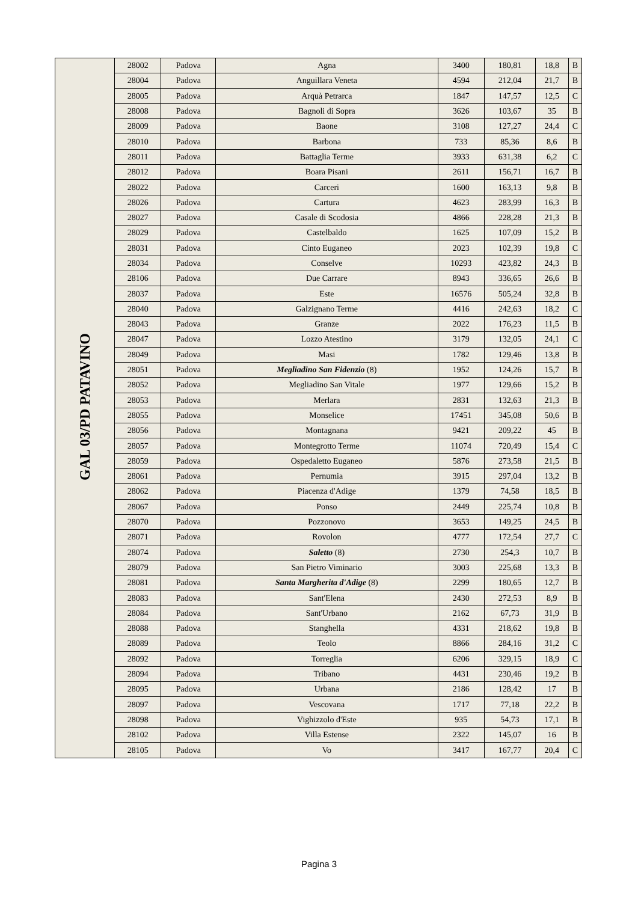| GAL 03/PD PATAVINO | 28002 | Padova | Agna | 3400 | 180,81 | 18,8 | B |
| | 28004 | Padova | Anguillara Veneta | 4594 | 212,04 | 21,7 | B |
| | 28005 | Padova | Arquà Petrarca | 1847 | 147,57 | 12,5 | C |
| | 28008 | Padova | Bagnoli di Sopra | 3626 | 103,67 | 35 | B |
| | 28009 | Padova | Baone | 3108 | 127,27 | 24,4 | C |
| | 28010 | Padova | Barbona | 733 | 85,36 | 8,6 | B |
| | 28011 | Padova | Battaglia Terme | 3933 | 631,38 | 6,2 | C |
| | 28012 | Padova | Boara Pisani | 2611 | 156,71 | 16,7 | B |
| | 28022 | Padova | Carceri | 1600 | 163,13 | 9,8 | B |
| | 28026 | Padova | Cartura | 4623 | 283,99 | 16,3 | B |
| | 28027 | Padova | Casale di Scodosia | 4866 | 228,28 | 21,3 | B |
| | 28029 | Padova | Castelbaldo | 1625 | 107,09 | 15,2 | B |
| | 28031 | Padova | Cinto Euganeo | 2023 | 102,39 | 19,8 | C |
| | 28034 | Padova | Conselve | 10293 | 423,82 | 24,3 | B |
| | 28106 | Padova | Due Carrare | 8943 | 336,65 | 26,6 | B |
| | 28037 | Padova | Este | 16576 | 505,24 | 32,8 | B |
| | 28040 | Padova | Galzignano Terme | 4416 | 242,63 | 18,2 | C |
| | 28043 | Padova | Granze | 2022 | 176,23 | 11,5 | B |
| | 28047 | Padova | Lozzo Atestino | 3179 | 132,05 | 24,1 | C |
| | 28049 | Padova | Masi | 1782 | 129,46 | 13,8 | B |
| | 28051 | Padova | Megliadino San Fidenzio (8) | 1952 | 124,26 | 15,7 | B |
| | 28052 | Padova | Megliadino San Vitale | 1977 | 129,66 | 15,2 | B |
| | 28053 | Padova | Merlara | 2831 | 132,63 | 21,3 | B |
| | 28055 | Padova | Monselice | 17451 | 345,08 | 50,6 | B |
| | 28056 | Padova | Montagnana | 9421 | 209,22 | 45 | B |
| | 28057 | Padova | Montegrotto Terme | 11074 | 720,49 | 15,4 | C |
| | 28059 | Padova | Ospedaletto Euganeo | 5876 | 273,58 | 21,5 | B |
| | 28061 | Padova | Pernumia | 3915 | 297,04 | 13,2 | B |
| | 28062 | Padova | Piacenza d'Adige | 1379 | 74,58 | 18,5 | B |
| | 28067 | Padova | Ponso | 2449 | 225,74 | 10,8 | B |
| | 28070 | Padova | Pozzonovo | 3653 | 149,25 | 24,5 | B |
| | 28071 | Padova | Rovolon | 4777 | 172,54 | 27,7 | C |
| | 28074 | Padova | Saletto (8) | 2730 | 254,3 | 10,7 | B |
| | 28079 | Padova | San Pietro Viminario | 3003 | 225,68 | 13,3 | B |
| | 28081 | Padova | Santa Margherita d'Adige (8) | 2299 | 180,65 | 12,7 | B |
| | 28083 | Padova | Sant'Elena | 2430 | 272,53 | 8,9 | B |
| | 28084 | Padova | Sant'Urbano | 2162 | 67,73 | 31,9 | B |
| | 28088 | Padova | Stanghella | 4331 | 218,62 | 19,8 | B |
| | 28089 | Padova | Teolo | 8866 | 284,16 | 31,2 | C |
| | 28092 | Padova | Torreglia | 6206 | 329,15 | 18,9 | C |
| | 28094 | Padova | Tribano | 4431 | 230,46 | 19,2 | B |
| | 28095 | Padova | Urbana | 2186 | 128,42 | 17 | B |
| | 28097 | Padova | Vescovana | 1717 | 77,18 | 22,2 | B |
| | 28098 | Padova | Vighizzolo d'Este | 935 | 54,73 | 17,1 | B |
| | 28102 | Padova | Villa Estense | 2322 | 145,07 | 16 | B |
| | 28105 | Padova | Vo | 3417 | 167,77 | 20,4 | C |
Pagina 3